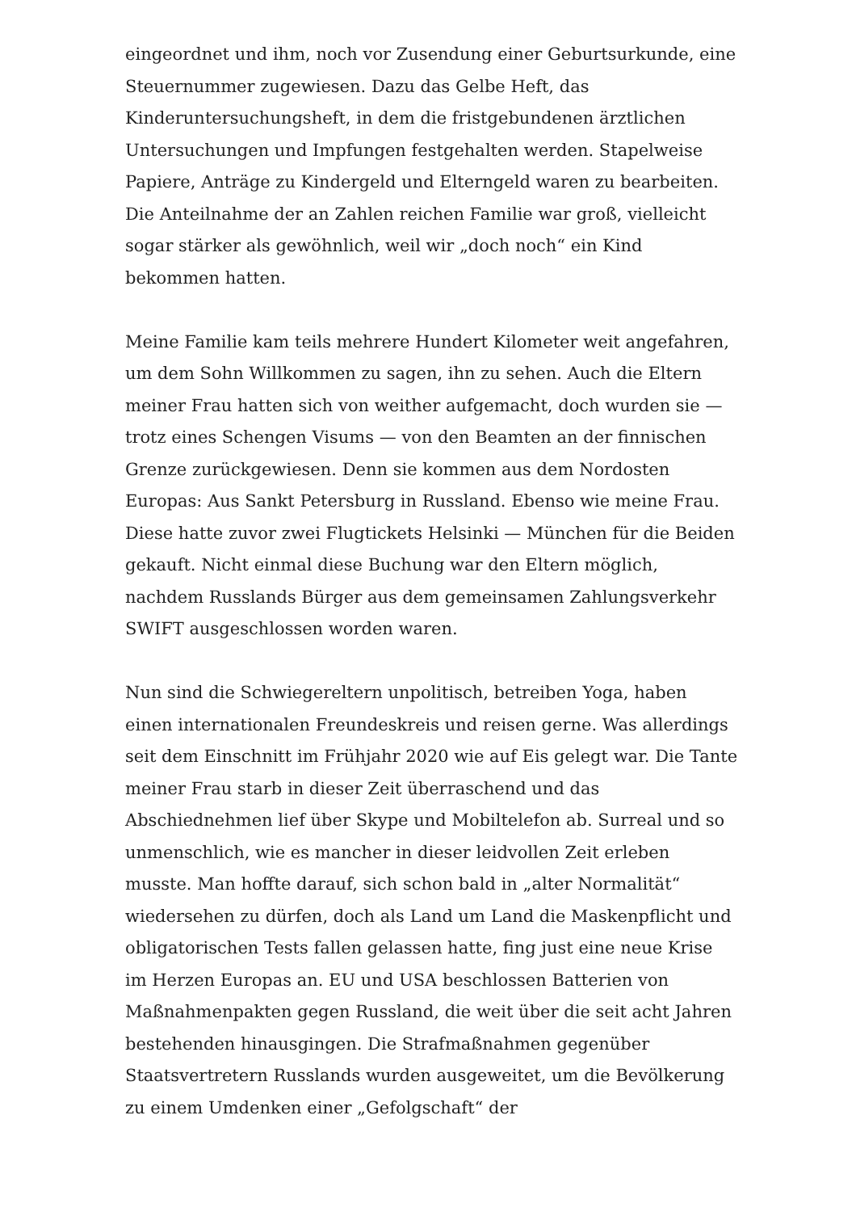eingeordnet und ihm, noch vor Zusendung einer Geburtsurkunde, eine Steuernummer zugewiesen. Dazu das Gelbe Heft, das Kinderuntersuchungsheft, in dem die fristgebundenen ärztlichen Untersuchungen und Impfungen festgehalten werden. Stapelweise Papiere, Anträge zu Kindergeld und Elterngeld waren zu bearbeiten. Die Anteilnahme der an Zahlen reichen Familie war groß, vielleicht sogar stärker als gewöhnlich, weil wir „doch noch“ ein Kind bekommen hatten.
Meine Familie kam teils mehrere Hundert Kilometer weit angefahren, um dem Sohn Willkommen zu sagen, ihn zu sehen. Auch die Eltern meiner Frau hatten sich von weither aufgemacht, doch wurden sie — trotz eines Schengen Visums — von den Beamten an der finnischen Grenze zurückgewiesen. Denn sie kommen aus dem Nordosten Europas: Aus Sankt Petersburg in Russland. Ebenso wie meine Frau. Diese hatte zuvor zwei Flugtickets Helsinki — München für die Beiden gekauft. Nicht einmal diese Buchung war den Eltern möglich, nachdem Russlands Bürger aus dem gemeinsamen Zahlungsverkehr SWIFT ausgeschlossen worden waren.
Nun sind die Schwiegereltern unpolitisch, betreiben Yoga, haben einen internationalen Freundeskreis und reisen gerne. Was allerdings seit dem Einschnitt im Frühjahr 2020 wie auf Eis gelegt war. Die Tante meiner Frau starb in dieser Zeit überraschend und das Abschiednehmen lief über Skype und Mobiltelefon ab. Surreal und so unmenschlich, wie es mancher in dieser leidvollen Zeit erleben musste. Man hoffte darauf, sich schon bald in „alter Normalität“ wiedersehen zu dürfen, doch als Land um Land die Maskenpflicht und obligatorischen Tests fallen gelassen hatte, fing just eine neue Krise im Herzen Europas an. EU und USA beschlossen Batterien von Maßnahmenpakten gegen Russland, die weit über die seit acht Jahren bestehenden hinausgingen. Die Strafmaßnahmen gegenüber Staatsvertretern Russlands wurden ausgeweitet, um die Bevölkerung zu einem Umdenken einer „Gefolgschaft“ der